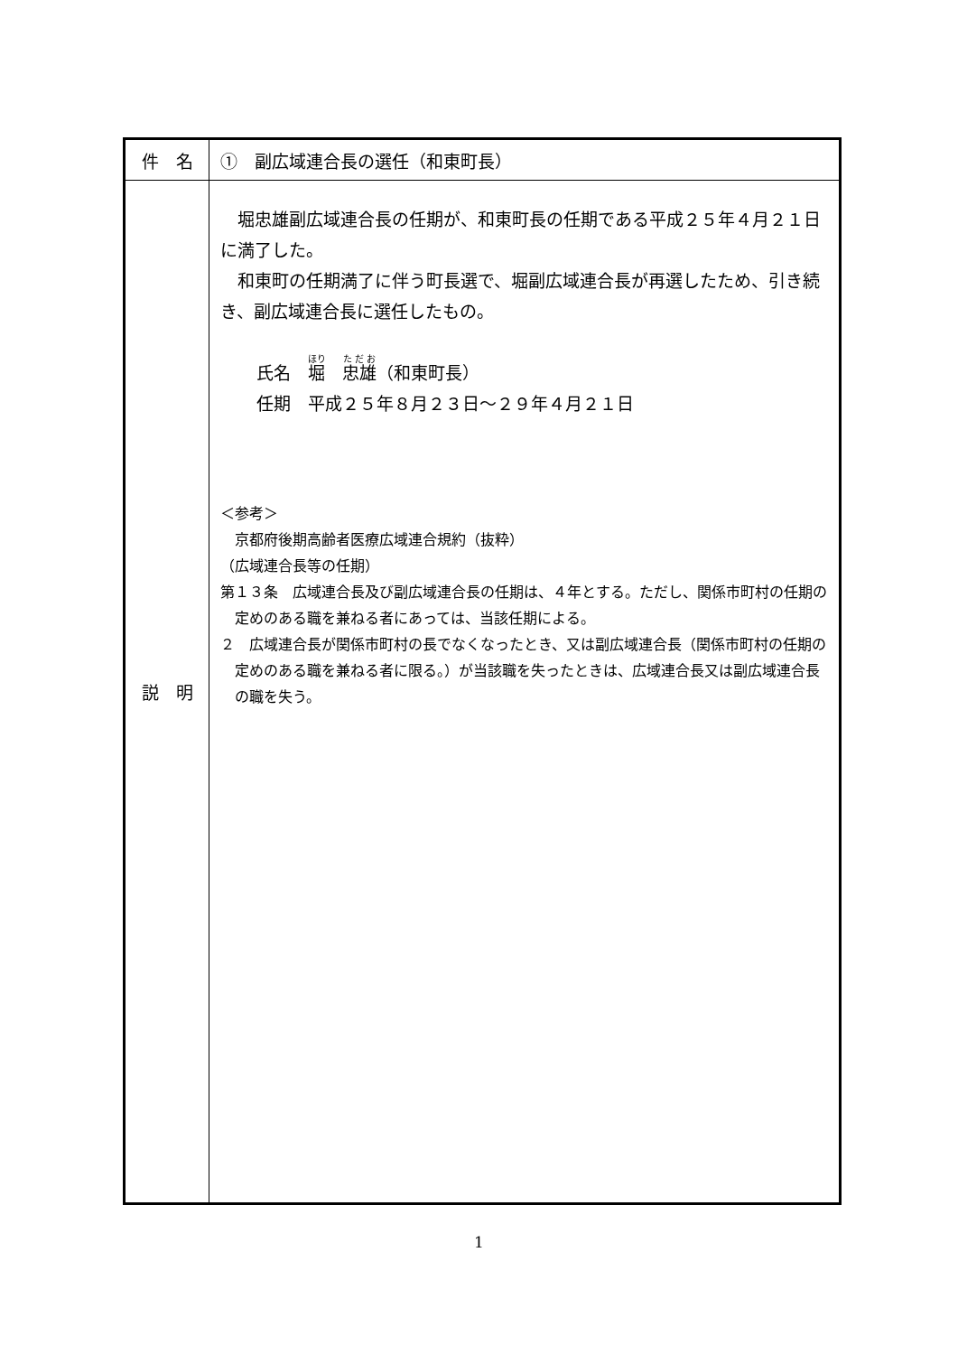| 件 名 | ① 副広域連合長の選任（和東町長） |
| 説 明 | 堀忠雄副広域連合長の任期が、和東町長の任期である平成２５年４月２１日に満了した。 和東町の任期満了に伴う町長選で、堀副広域連合長が再選したため、引き続き、副広域連合長に選任したもの。 氏名 堀 忠雄 （和東町長） 任期 平成２５年８月２３日～２９年４月２１日 ＜参考＞ 京都府後期高齢者医療広域連合規約（抜粋） （広域連合長等の任期） 第１３条 広域連合長及び副広域連合長の任期は、４年とする。ただし、関係市町村の任期の定めのある職を兼ねる者にあっては、当該任期による。 ２ 広域連合長が関係市町村の長でなくなったとき、又は副広域連合長（関係市町村の任期の定めのある職を兼ねる者に限る。）が当該職を失ったときは、広域連合長又は副広域連合長の職を失う。 |
1